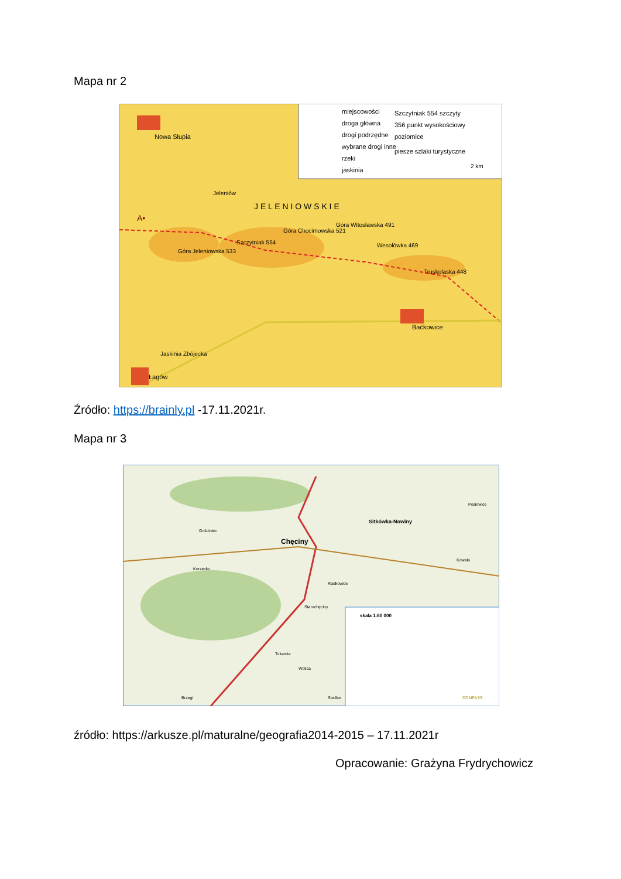Mapa nr 2
miejscowości
droga główna
drogi podrzędne
wybrane drogi inne
rzeki
jaskinia
Szczytniak 554 szczyty
356 punkt wysokościowy
poziomice
piesze szlaki turystyczne
2 km
Nowa Słupia
Jeleniów
J E L E N I O W S K I E
Góra Jeleniowska 533
Szczytniak 554
Góra Chocimowska 521
Góra Witosławska 491
Wesołówka 469
Truskolaska 448
Baćkowice
Jaskinia Zbójecka
Łagów
A•
Źródło: https://brainly.pl -17.11.2021r.
Mapa nr 3
skala 1:60 000
COMPASS
Chęciny
Sitkówka-Nowiny
Posłowice
Kowala
Gościniec
Korzecko
Tokarnia
Wolica
Brzegi
Siedlce
Radkowice
Starochęciny
źródło: https://arkusze.pl/maturalne/geografia2014-2015 – 17.11.2021r
Opracowanie: Grażyna Frydrychowicz